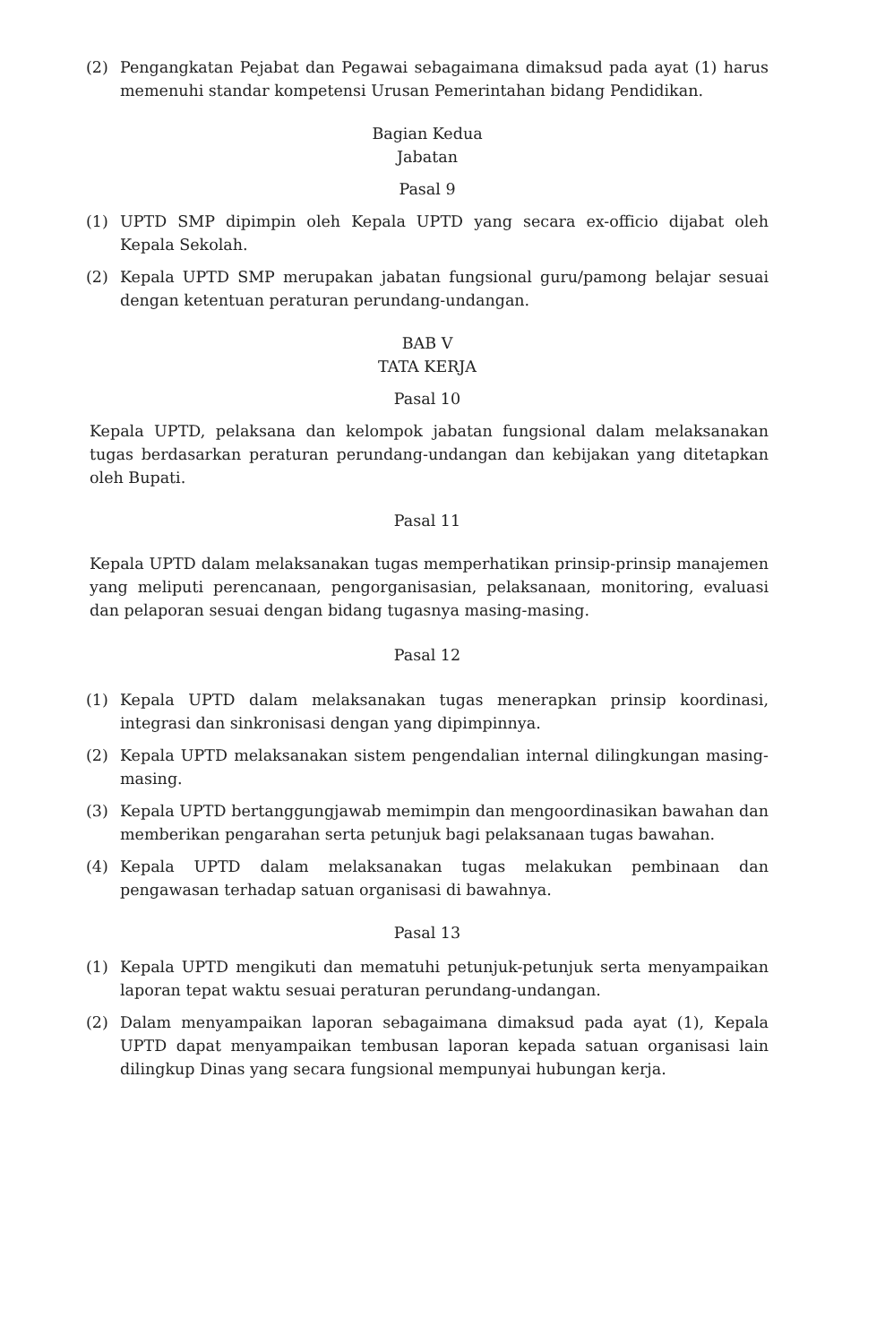(2) Pengangkatan Pejabat dan Pegawai sebagaimana dimaksud pada ayat (1) harus memenuhi standar kompetensi Urusan Pemerintahan bidang Pendidikan.
Bagian Kedua
Jabatan
Pasal 9
(1) UPTD SMP dipimpin oleh Kepala UPTD yang secara ex-officio dijabat oleh Kepala Sekolah.
(2) Kepala UPTD SMP merupakan jabatan fungsional guru/pamong belajar sesuai dengan ketentuan peraturan perundang-undangan.
BAB V
TATA KERJA
Pasal 10
Kepala UPTD, pelaksana dan kelompok jabatan fungsional dalam melaksanakan tugas berdasarkan peraturan perundang-undangan dan kebijakan yang ditetapkan oleh Bupati.
Pasal 11
Kepala UPTD dalam melaksanakan tugas memperhatikan prinsip-prinsip manajemen yang meliputi perencanaan, pengorganisasian, pelaksanaan, monitoring, evaluasi dan pelaporan sesuai dengan bidang tugasnya masing-masing.
Pasal 12
(1) Kepala UPTD dalam melaksanakan tugas menerapkan prinsip koordinasi, integrasi dan sinkronisasi dengan yang dipimpinnya.
(2) Kepala UPTD melaksanakan sistem pengendalian internal dilingkungan masing-masing.
(3) Kepala UPTD bertanggungjawab memimpin dan mengoordinasikan bawahan dan memberikan pengarahan serta petunjuk bagi pelaksanaan tugas bawahan.
(4) Kepala UPTD dalam melaksanakan tugas melakukan pembinaan dan pengawasan terhadap satuan organisasi di bawahnya.
Pasal 13
(1) Kepala UPTD mengikuti dan mematuhi petunjuk-petunjuk serta menyampaikan laporan tepat waktu sesuai peraturan perundang-undangan.
(2) Dalam menyampaikan laporan sebagaimana dimaksud pada ayat (1), Kepala UPTD dapat menyampaikan tembusan laporan kepada satuan organisasi lain dilingkup Dinas yang secara fungsional mempunyai hubungan kerja.